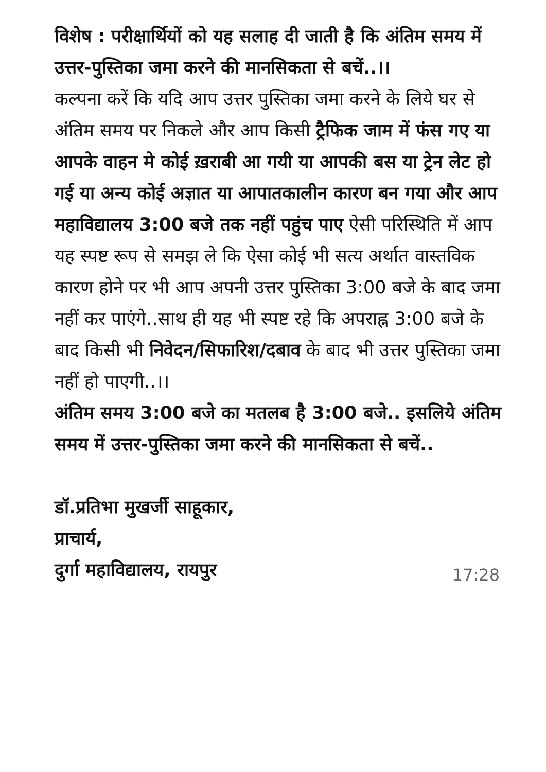विशेष : परीक्षार्थियों को यह सलाह दी जाती है कि अंतिम समय में उत्तर-पुस्तिका जमा करने की मानसिकता से बचें..।।
कल्पना करें कि यदि आप उत्तर पुस्तिका जमा करने के लिये घर से अंतिम समय पर निकले और आप किसी ट्रैफिक जाम में फंस गए या आपके वाहन मे कोई ख़राबी आ गयी या आपकी बस या ट्रेन लेट हो गई या अन्य कोई अज्ञात या आपातकालीन कारण बन गया और आप महाविद्यालय 3:00 बजे तक नहीं पहुंच पाए ऐसी परिस्थिति में आप यह स्पष्ट रूप से समझ ले कि ऐसा कोई भी सत्य अर्थात वास्तविक कारण होने पर भी आप अपनी उत्तर पुस्तिका 3:00 बजे के बाद जमा नहीं कर पाएंगे..साथ ही यह भी स्पष्ट रहे कि अपराह्न 3:00 बजे के बाद किसी भी निवेदन/सिफारिश/दबाव के बाद भी उत्तर पुस्तिका जमा नहीं हो पाएगी..।।
अंतिम समय 3:00 बजे का मतलब है 3:00 बजे.. इसलिये अंतिम समय में उत्तर-पुस्तिका जमा करने की मानसिकता से बचें..
डॉ.प्रतिभा मुखर्जी साहूकार,
प्राचार्य,
दुर्गा महाविद्यालय, रायपुर
17:28